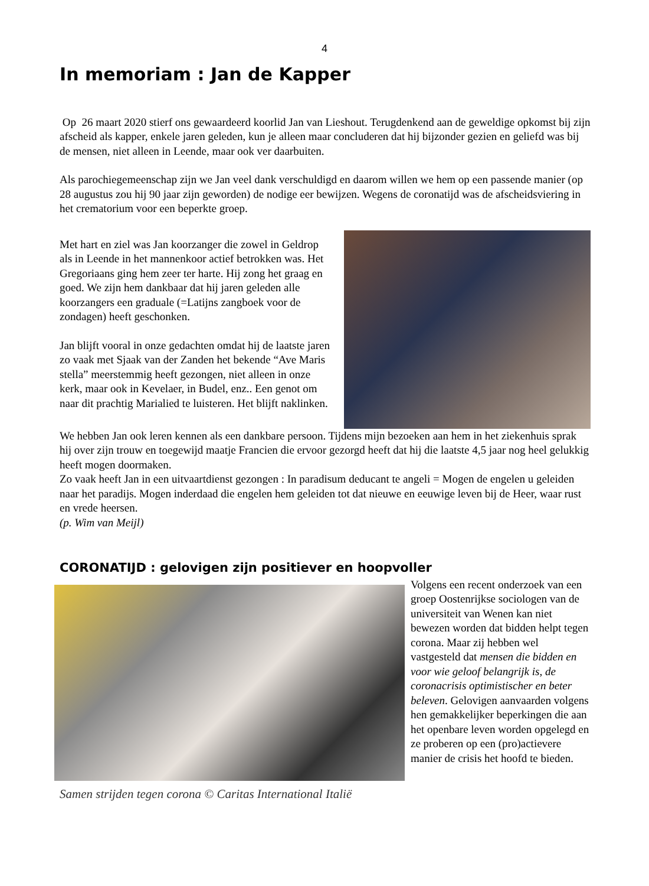4
In memoriam : Jan de Kapper
Op 26 maart 2020 stierf ons gewaardeerd koorlid Jan van Lieshout. Terugdenkend aan de geweldige opkomst bij zijn afscheid als kapper, enkele jaren geleden, kun je alleen maar concluderen dat hij bijzonder gezien en geliefd was bij de mensen, niet alleen in Leende, maar ook ver daarbuiten.
Als parochiegemeenschap zijn we Jan veel dank verschuldigd en daarom willen we hem op een passende manier (op 28 augustus zou hij 90 jaar zijn geworden) de nodige eer bewijzen. Wegens de coronatijd was de afscheidsviering in het crematorium voor een beperkte groep.
Met hart en ziel was Jan koorzanger die zowel in Geldrop als in Leende in het mannenkoor actief betrokken was. Het Gregoriaans ging hem zeer ter harte. Hij zong het graag en goed. We zijn hem dankbaar dat hij jaren geleden alle koorzangers een graduale (=Latijns zangboek voor de zondagen) heeft geschonken.
Jan blijft vooral in onze gedachten omdat hij de laatste jaren zo vaak met Sjaak van der Zanden het bekende “Ave Maris stella” meerstemmig heeft gezongen, niet alleen in onze kerk, maar ook in Kevelaer, in Budel, enz.. Een genot om naar dit prachtig Marialied te luisteren. Het blijft naklinken.
We hebben Jan ook leren kennen als een dankbare persoon. Tijdens mijn bezoeken aan hem in het ziekenhuis sprak hij over zijn trouw en toegewijd maatje Francien die ervoor gezorgd heeft dat hij die laatste 4,5 jaar nog heel gelukkig heeft mogen doormaken.
Zo vaak heeft Jan in een uitvaartdienst gezongen : In paradisum deducant te angeli = Mogen de engelen u geleiden naar het paradijs. Mogen inderdaad die engelen hem geleiden tot dat nieuwe en eeuwige leven bij de Heer, waar rust en vrede heersen.
(p. Wim van Meijl)
CORONATIJD : gelovigen zijn positiever en hoopvoller
Samen strijden tegen corona © Caritas International Italië
Volgens een recent onderzoek van een groep Oostenrijkse sociologen van de universiteit van Wenen kan niet bewezen worden dat bidden helpt tegen corona. Maar zij hebben wel vastgesteld dat mensen die bidden en voor wie geloof belangrijk is, de coronacrisis optimistischer en beter beleven. Gelovigen aanvaarden volgens hen gemakkelijker beperkingen die aan het openbare leven worden opgelegd en ze proberen op een (pro)actievere manier de crisis het hoofd te bieden.